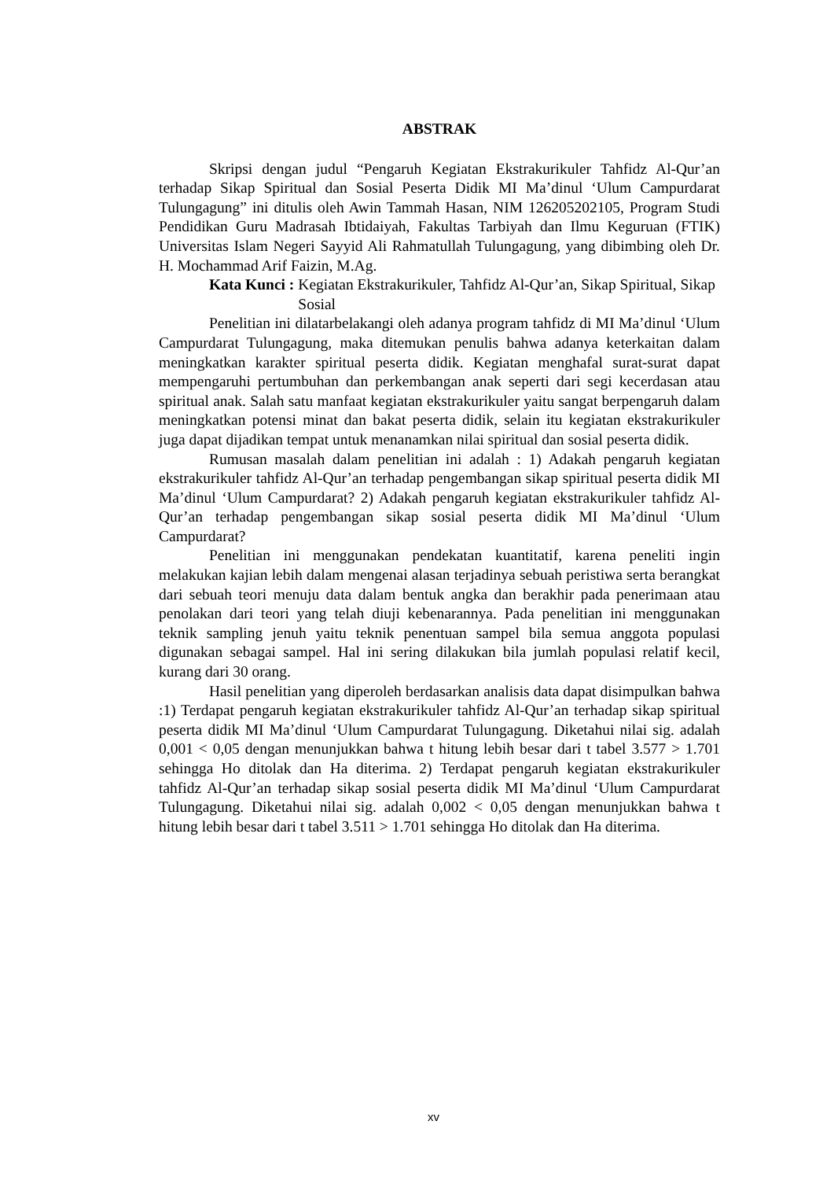ABSTRAK
Skripsi dengan judul “Pengaruh Kegiatan Ekstrakurikuler Tahfidz Al-Qur’an terhadap Sikap Spiritual dan Sosial Peserta Didik MI Ma’dinul ‘Ulum Campurdarat Tulungagung” ini ditulis oleh Awin Tammah Hasan, NIM 126205202105, Program Studi Pendidikan Guru Madrasah Ibtidaiyah, Fakultas Tarbiyah dan Ilmu Keguruan (FTIK) Universitas Islam Negeri Sayyid Ali Rahmatullah Tulungagung, yang dibimbing oleh Dr. H. Mochammad Arif Faizin, M.Ag.
Kata Kunci : Kegiatan Ekstrakurikuler, Tahfidz Al-Qur’an, Sikap Spiritual, Sikap Sosial
Penelitian ini dilatarbelakangi oleh adanya program tahfidz di MI Ma’dinul ‘Ulum Campurdarat Tulungagung, maka ditemukan penulis bahwa adanya keterkaitan dalam meningkatkan karakter spiritual peserta didik. Kegiatan menghafal surat-surat dapat mempengaruhi pertumbuhan dan perkembangan anak seperti dari segi kecerdasan atau spiritual anak. Salah satu manfaat kegiatan ekstrakurikuler yaitu sangat berpengaruh dalam meningkatkan potensi minat dan bakat peserta didik, selain itu kegiatan ekstrakurikuler juga dapat dijadikan tempat untuk menanamkan nilai spiritual dan sosial peserta didik.
Rumusan masalah dalam penelitian ini adalah : 1) Adakah pengaruh kegiatan ekstrakurikuler tahfidz Al-Qur’an terhadap pengembangan sikap spiritual peserta didik MI Ma’dinul ‘Ulum Campurdarat? 2) Adakah pengaruh kegiatan ekstrakurikuler tahfidz Al-Qur’an terhadap pengembangan sikap sosial peserta didik MI Ma’dinul ‘Ulum Campurdarat?
Penelitian ini menggunakan pendekatan kuantitatif, karena peneliti ingin melakukan kajian lebih dalam mengenai alasan terjadinya sebuah peristiwa serta berangkat dari sebuah teori menuju data dalam bentuk angka dan berakhir pada penerimaan atau penolakan dari teori yang telah diuji kebenarannya. Pada penelitian ini menggunakan teknik sampling jenuh yaitu teknik penentuan sampel bila semua anggota populasi digunakan sebagai sampel. Hal ini sering dilakukan bila jumlah populasi relatif kecil, kurang dari 30 orang.
Hasil penelitian yang diperoleh berdasarkan analisis data dapat disimpulkan bahwa :1) Terdapat pengaruh kegiatan ekstrakurikuler tahfidz Al-Qur’an terhadap sikap spiritual peserta didik MI Ma’dinul ‘Ulum Campurdarat Tulungagung. Diketahui nilai sig. adalah 0,001 < 0,05 dengan menunjukkan bahwa t hitung lebih besar dari t tabel 3.577 > 1.701 sehingga Ho ditolak dan Ha diterima. 2) Terdapat pengaruh kegiatan ekstrakurikuler tahfidz Al-Qur’an terhadap sikap sosial peserta didik MI Ma’dinul ‘Ulum Campurdarat Tulungagung. Diketahui nilai sig. adalah 0,002 < 0,05 dengan menunjukkan bahwa t hitung lebih besar dari t tabel 3.511 > 1.701 sehingga Ho ditolak dan Ha diterima.
xv